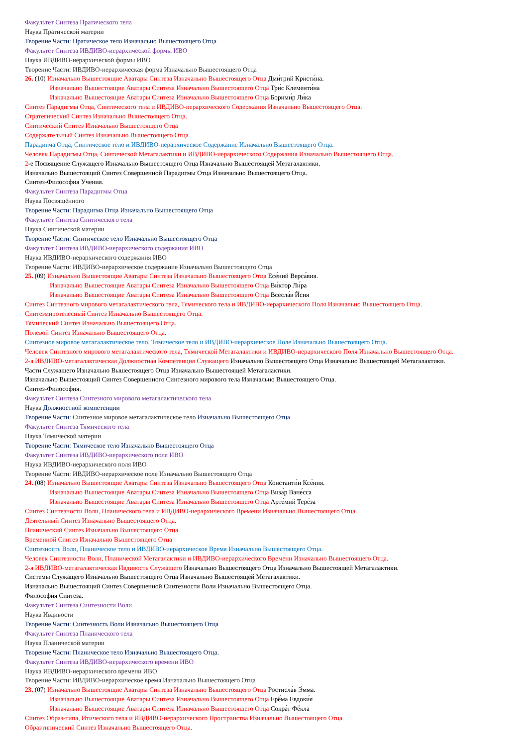Факультет Синтеза Пратического тела
Наука Пратической материи
Творение Части: Пратическое тело Изначально Вышестоящего Отца
Факультет Синтеза ИВДИВО-иерархической формы ИВО
Наука ИВДИВО-иерархической формы ИВО
Творение Части: ИВДИВО-иерархическая форма Изначально Вышестоящего Отца
26. (10) Изначально Вышестоящие Аватары Синтеза Изначально Вышестоящего Отца Дми́трий Кристи́на.
Изначально Вышестоящие Аватары Синтеза Изначально Вышестоящего Отца Три́с Клементи́на
Изначально Вышестоящие Аватары Синтеза Изначально Вышестоящего Отца Борими́р Ли́ка
Синтез Парадигмы Отца, Синтического тела и ИВДИВО-иерархического Содержания Изначально Вышестоящего Отца.
Стратегический Синтез Изначально Вышестоящего Отца.
Синтический Синтез Изначально Вышестоящего Отца
Содержательный Синтез Изначально Вышестоящего Отца
Парадигма Отца, Синтическое тело и ИВДИВО-иерархическое Содержание Изначально Вышестоящего Отца.
Человек Парадигмы Отца, Синтической Метагалактики и ИВДИВО-иерархического Содержания Изначально Вышестоящего Отца.
2-е Посвящение Служащего Изначально Вышестоящего Отца Изначально Вышестоящей Метагалактики.
Изначально Вышестоящий Синтез Совершенной Парадигмы Отца Изначально Вышестоящего Отца.
Синтез-Философия Учения.
Факультет Синтеза Парадигмы Отца
Наука Посвящённого
Творение Части: Парадигма Отца Изначально Вышестоящего Отца
Факультет Синтеза Синтического тела
Наука Синтической материи
Творение Части: Синтическое тело Изначально Вышестоящего Отца
Факультет Синтеза ИВДИВО-иерархического содержания ИВО
Наука ИВДИВО-иерархического содержания ИВО
Творение Части: ИВДИВО-иерархическое содержание Изначально Вышестоящего Отца
25. (09) Изначально Вышестоящие Аватары Синтеза Изначально Вышестоящего Отца Есе́ний Верса́вия.
Изначально Вышестоящие Аватары Синтеза Изначально Вышестоящего Отца Ви́ктор Ли́ра
Изначально Вышестоящие Аватары Синтеза Изначально Вышестоящего Отца Всесла́в Йсия
Синтез Синтезного мирового метагалактического тела, Тямического тела и ИВДИВО-иерархического Поля Изначально Вышестоящего Отца.
Синтезмиротелесный Синтез Изначально Вышестоящего Отца.
Тямический Синтез Изначально Вышестоящего Отца.
Полевой Синтез Изначально Вышестоящего Отца.
Синтезное мировое метагалактическое тело, Тямическое тело и ИВДИВО-иерархическое Поле Изначально Вышестоящего Отца.
Человек Синтезного мирового метагалактического тела, Тямической Метагалактики и ИВДИВО-иерархического Поля Изначально Вышестоящего Отца.
2-я ИВДИВО-метагалактическая Должностная Компетенция Служащего Изначально Вышестоящего Отца Изначально Вышестоящей Метагалактики.
Части Служащего Изначально Вышестоящего Отца Изначально Вышестоящей Метагалактики.
Изначально Вышестоящий Синтез Совершенного Синтезного мирового тела Изначально Вышестоящего Отца.
Синтез-Философия.
Факультет Синтеза Синтезного мирового метагалактического тела
Наука Должностной компетенции
Творение Части: Синтезное мировое метагалактическое тело Изначально Вышестоящего Отца
Факультет Синтеза Тямического тела
Наука Тямической материи
Творение Части: Тямическое тело Изначально Вышестоящего Отца
Факультет Синтеза ИВДИВО-иерархического поля ИВО
Наука ИВДИВО-иерархического поля ИВО
Творение Части: ИВДИВО-иерархическое поле Изначально Вышестоящего Отца
24. (08) Изначально Вышестоящие Аватары Синтеза Изначально Вышестоящего Отца Константи́н Ксе́ния.
Изначально Вышестоящие Аватары Синтеза Изначально Вышестоящего Отца Виза́р Ване́сса
Изначально Вышестоящие Аватары Синтеза Изначально Вышестоящего Отца Арте́мий Тере́за
Синтез Синтезности Воли, Планического тела и ИВДИВО-иерархического Времени Изначально Вышестоящего Отца.
Деятельный Синтез Изначально Вышестоящего Отца.
Планический Синтез Изначально Вышестоящего Отца.
Временной Синтез Изначально Вышестоящего Отца
Синтезность Воли, Планическое тело и ИВДИВО-иерархическое Время Изначально Вышестоящего Отца.
Человек Синтезности Воли, Планической Метагалактики и ИВДИВО-иерархического Времени Изначально Вышестоящего Отца.
2-я ИВДИВО-метагалактическая Ивдивость Служащего Изначально Вышестоящего Отца Изначально Вышестоящей Метагалактики.
Системы Служащего Изначально Вышестоящего Отца Изначально Вышестоящей Метагалактики.
Изначально Вышестоящий Синтез Совершенной Синтезности Воли Изначально Вышестоящего Отца.
Философия Синтеза.
Факультет Синтеза Синтезности Воли
Наука Ивдивости
Творение Части: Синтезность Воли Изначально Вышестоящего Отца
Факультет Синтеза Планического тела
Наука Планической материи
Творение Части: Планическое тело Изначально Вышестоящего Отца.
Факультет Синтеза ИВДИВО-иерархического времени ИВО
Наука ИВДИВО-иерархического времени ИВО
Творение Части: ИВДИВО-иерархическое время Изначально Вышестоящего Отца
23. (07) Изначально Вышестоящие Аватары Синтеза Изначально Вышестоящего Отца Ростисла́в Э́мма.
Изначально Вышестоящие Аватары Синтеза Изначально Вышестоящего Отца Ерё́ма Евдоки́я
Изначально Вышестоящие Аватары Синтеза Изначально Вышестоящего Отца Сокра́т Фё́кла
Синтез Образ-типа, Итического тела и ИВДИВО-иерархического Пространства Изначально Вышестоящего Отца.
Образтипический Синтез Изначально Вышестоящего Отца.